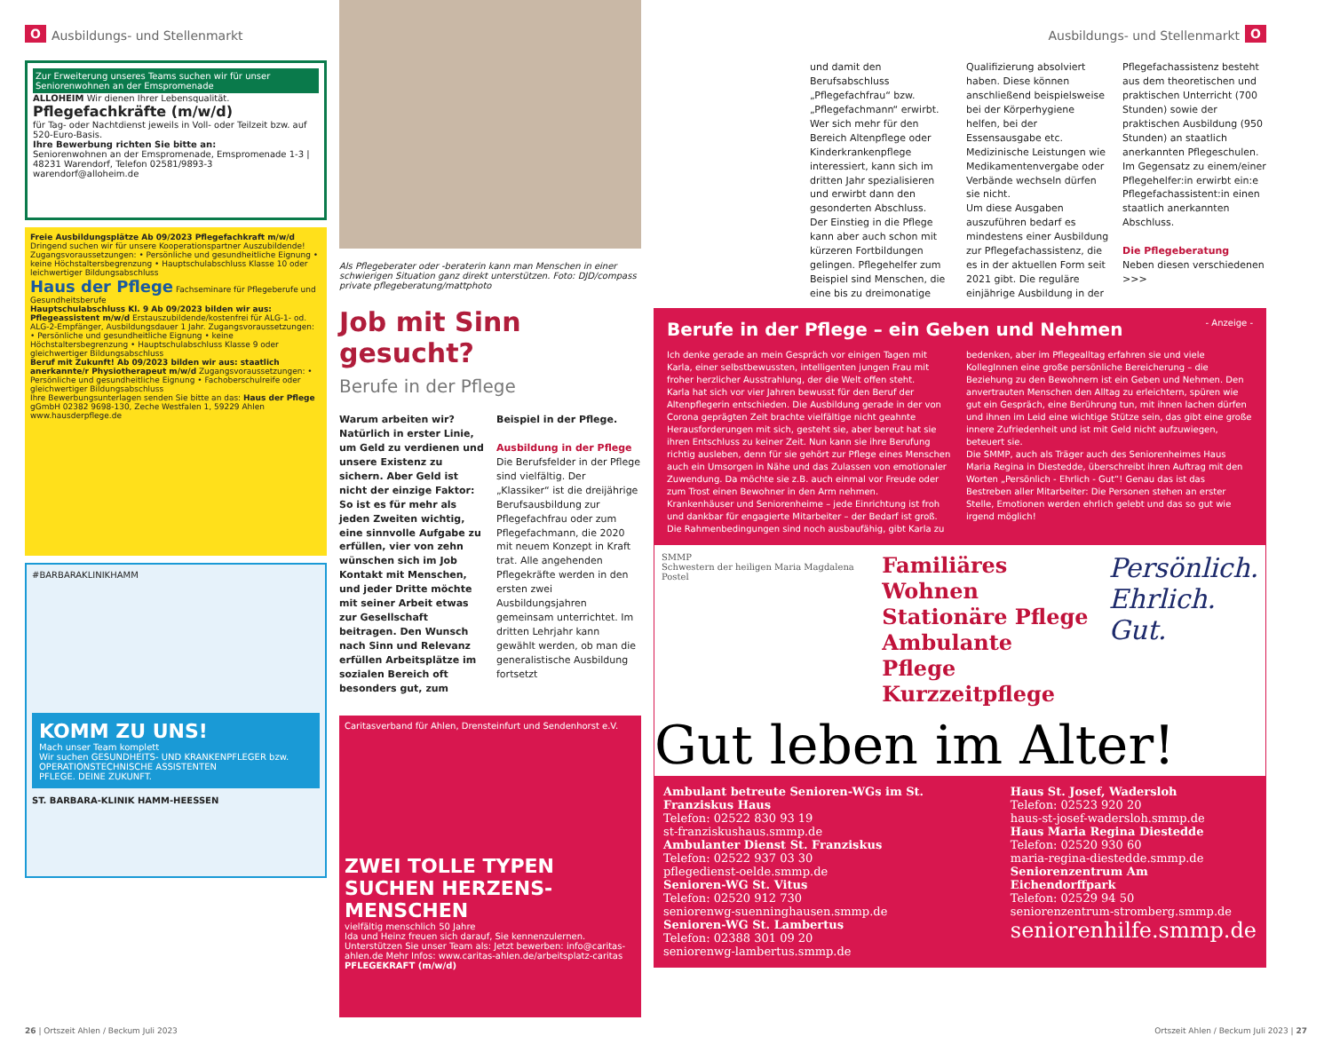O Ausbildungs- und Stellenmarkt
Zur Erweiterung unseres Teams suchen wir für unser Seniorenwohnen an der Emspromenade
ALLOHEIM Wir dienen Ihrer Lebensqualität.
Pflegefachkräfte (m/w/d)
für Tag- oder Nachtdienst jeweils in Voll- oder Teilzeit bzw. auf 520-Euro-Basis.
Ihre Bewerbung richten Sie bitte an:
Seniorenwohnen an der Emspromenade, Emspromenade 1-3 | 48231 Warendorf, Telefon 02581/9893-3
warendorf@alloheim.de
Freie Ausbildungsplätze Ab 09/2023 Pflegefachkraft m/w/d
Dringend suchen wir für unsere Kooperationspartner Auszubildende! Zugangsvoraussetzungen: • Persönliche und gesundheitliche Eignung • keine Höchstaltersbegrenzung • Hauptschulabschluss Klasse 10 oder leichwertiger Bildungsabschluss
Haus der Pflege Fachseminare für Pflegeberufe und Gesundheitsberufe
Hauptschulabschluss Kl. 9 Ab 09/2023 bilden wir aus: Pflegeassistent m/w/d Erstauszubildende/kostenfrei für ALG-1- od. ALG-2-Empfänger, Ausbildungsdauer 1 Jahr. Zugangsvoraussetzungen: • Persönliche und gesundheitliche Eignung • keine Höchstaltersbegrenzung • Hauptschulabschluss Klasse 9 oder gleichwertiger Bildungsabschluss
Beruf mit Zukunft! Ab 09/2023 bilden wir aus: staatlich anerkannte/r Physiotherapeut m/w/d Zugangsvoraussetzungen: • Persönliche und gesundheitliche Eignung • Fachoberschulreife oder gleichwertiger Bildungsabschluss
Ihre Bewerbungsunterlagen senden Sie bitte an das: Haus der Pflege gGmbH 02382 9698-130, Zeche Westfalen 1, 59229 Ahlen www.hausderpflege.de
#BARBARAKLINIKHAMM
KOMM ZU UNS!
Mach unser Team komplett
Wir suchen GESUNDHEITS- UND KRANKENPFLEGER bzw. OPERATIONSTECHNISCHE ASSISTENTEN
PFLEGE. DEINE ZUKUNFT.
ST. BARBARA-KLINIK HAMM-HEESSEN
Als Pflegeberater oder -beraterin kann man Menschen in einer schwierigen Situation ganz direkt unterstützen. Foto: DJD/compass private pflegeberatung/mattphoto
Job mit Sinn gesucht?
Berufe in der Pflege
Warum arbeiten wir? Natürlich in erster Linie, um Geld zu verdienen und unsere Existenz zu sichern. Aber Geld ist nicht der einzige Faktor: So ist es für mehr als jeden Zweiten wichtig, eine sinnvolle Aufgabe zu erfüllen, vier von zehn wünschen sich im Job Kontakt mit Menschen, und jeder Dritte möchte mit seiner Arbeit etwas zur Gesellschaft beitragen. Den Wunsch nach Sinn und Relevanz erfüllen Arbeitsplätze im sozialen Bereich oft besonders gut, zum Beispiel in der Pflege.
Ausbildung in der Pflege
Die Berufsfelder in der Pflege sind vielfältig. Der „Klassiker“ ist die dreijährige Berufsausbildung zur Pflegefachfrau oder zum Pflegefachmann, die 2020 mit neuem Konzept in Kraft trat. Alle angehenden Pflegekräfte werden in den ersten zwei Ausbildungsjahren gemeinsam unterrichtet. Im dritten Lehrjahr kann gewählt werden, ob man die generalistische Ausbildung fortsetzt
Caritasverband für Ahlen, Drensteinfurt und Sendenhorst e.V.
ZWEI TOLLE TYPEN SUCHEN HERZENS-MENSCHEN
vielfältig menschlich 50 Jahre
Ida und Heinz freuen sich darauf, Sie kennenzulernen. Unterstützen Sie unser Team als: Jetzt bewerben: info@caritas-ahlen.de Mehr Infos: www.caritas-ahlen.de/arbeitsplatz-caritas
PFLEGEKRAFT (m/w/d)
Ausbildungs- und Stellenmarkt O
und damit den Berufsabschluss „Pflegefachfrau“ bzw. „Pflegefachmann“ erwirbt. Wer sich mehr für den Bereich Altenpflege oder Kinderkrankenpflege interessiert, kann sich im dritten Jahr spezialisieren und erwirbt dann den gesonderten Abschluss.
Der Einstieg in die Pflege kann aber auch schon mit kürzeren Fortbildungen gelingen. Pflegehelfer zum Beispiel sind Menschen, die eine bis zu dreimonatige Qualifizierung absolviert haben. Diese können anschließend beispielsweise bei der Körperhygiene helfen, bei der Essensausgabe etc. Medizinische Leistungen wie Medikamentenvergabe oder Verbände wechseln dürfen sie nicht.
Um diese Ausgaben auszuführen bedarf es mindestens einer Ausbildung zur Pflegefachassistenz, die es in der aktuellen Form seit 2021 gibt. Die reguläre einjährige Ausbildung in der Pflegefachassistenz besteht aus dem theoretischen und praktischen Unterricht (700 Stunden) sowie der praktischen Ausbildung (950 Stunden) an staatlich anerkannten Pflegeschulen. Im Gegensatz zu einem/einer Pflegehelfer:in erwirbt ein:e Pflegefachassistent:in einen staatlich anerkannten Abschluss.
Die Pflegeberatung
Neben diesen verschiedenen >>>
- Anzeige -
Berufe in der Pflege – ein Geben und Nehmen
Ich denke gerade an mein Gespräch vor einigen Tagen mit Karla, einer selbstbewussten, intelligenten jungen Frau mit froher herzlicher Ausstrahlung, der die Welt offen steht.
Karla hat sich vor vier Jahren bewusst für den Beruf der Altenpflegerin entschieden. Die Ausbildung gerade in der von Corona geprägten Zeit brachte vielfältige nicht geahnte Herausforderungen mit sich, gesteht sie, aber bereut hat sie ihren Entschluss zu keiner Zeit. Nun kann sie ihre Berufung richtig ausleben, denn für sie gehört zur Pflege eines Menschen auch ein Umsorgen in Nähe und das Zulassen von emotionaler Zuwendung. Da möchte sie z.B. auch einmal vor Freude oder zum Trost einen Bewohner in den Arm nehmen.
Krankenhäuser und Seniorenheime – jede Einrichtung ist froh und dankbar für engagierte Mitarbeiter – der Bedarf ist groß. Die Rahmenbedingungen sind noch ausbaufähig, gibt Karla zu bedenken, aber im Pflegealltag erfahren sie und viele KollegInnen eine große persönliche Bereicherung – die Beziehung zu den Bewohnern ist ein Geben und Nehmen. Den anvertrauten Menschen den Alltag zu erleichtern, spüren wie gut ein Gespräch, eine Berührung tun, mit ihnen lachen dürfen und ihnen im Leid eine wichtige Stütze sein, das gibt eine große innere Zufriedenheit und ist mit Geld nicht aufzuwiegen, beteuert sie.
Die SMMP, auch als Träger auch des Seniorenheimes Haus Maria Regina in Diestedde, überschreibt ihren Auftrag mit den Worten „Persönlich - Ehrlich - Gut“! Genau das ist das Bestreben aller Mitarbeiter: Die Personen stehen an erster Stelle, Emotionen werden ehrlich gelebt und das so gut wie irgend möglich!
SMMP
Schwestern der heiligen Maria Magdalena Postel
Familiäres Wohnen
Stationäre Pflege
Ambulante Pflege
Kurzzeitpflege
Persönlich.
Ehrlich.
Gut.
Gut leben im Alter!
Ambulant betreute Senioren-WGs im St. Franziskus Haus
Telefon: 02522 830 93 19
st-franziskushaus.smmp.de
Ambulanter Dienst St. Franziskus
Telefon: 02522 937 03 30
pflegedienst-oelde.smmp.de
Senioren-WG St. Vitus
Telefon: 02520 912 730
seniorenwg-suenninghausen.smmp.de
Senioren-WG St. Lambertus
Telefon: 02388 301 09 20
seniorenwg-lambertus.smmp.de
Haus St. Josef, Wadersloh
Telefon: 02523 920 20
haus-st-josef-wadersloh.smmp.de
Haus Maria Regina Diestedde
Telefon: 02520 930 60
maria-regina-diestedde.smmp.de
Seniorenzentrum Am Eichendorffpark
Telefon: 02529 94 50
seniorenzentrum-stromberg.smmp.de
seniorenhilfe.smmp.de
26 | Ortszeit Ahlen / Beckum Juli 2023 Ortszeit Ahlen / Beckum Juli 2023 | 27